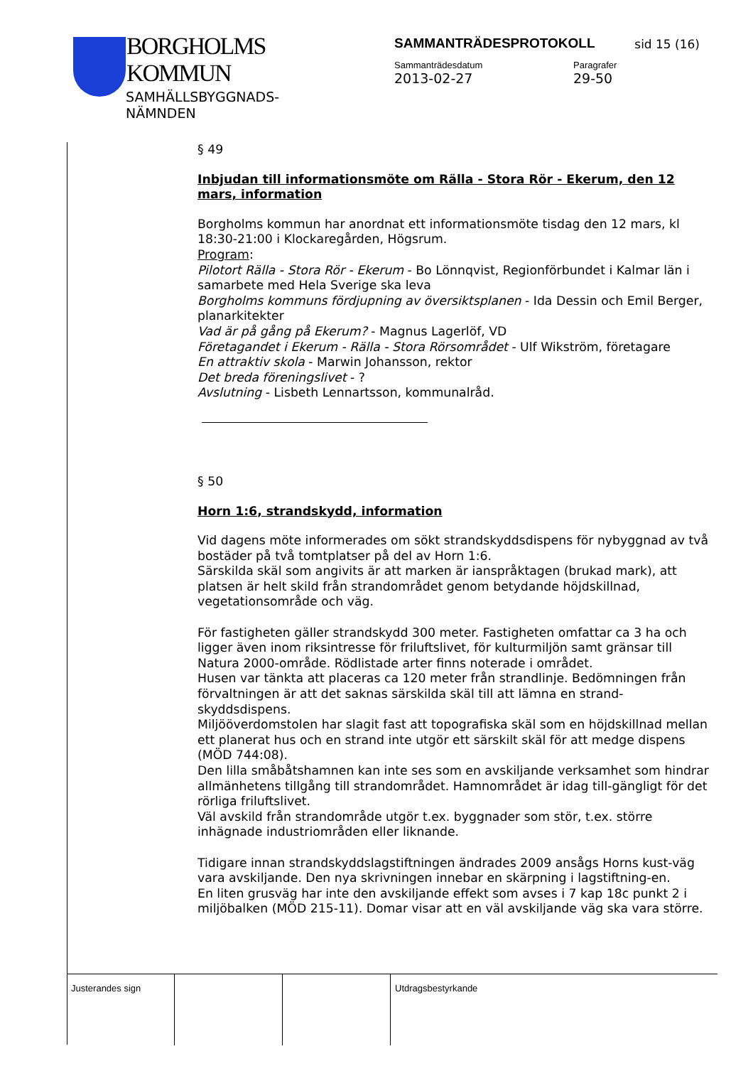BORGHOLMS
KOMMUN
SAMHÄLLSBYGGNADS-
NÄMNDEN
SAMMANTRÄDESPROTOKOLL
sid 15 (16)
Sammanträdesdatum
2013-02-27
Paragrafer
29-50
§ 49
Inbjudan till informationsmöte om Rälla - Stora Rör - Ekerum, den 12 mars, information
Borgholms kommun har anordnat ett informationsmöte tisdag den 12 mars, kl 18:30-21:00 i Klockaregården, Högsrum.
Program:
Pilotort Rälla - Stora Rör - Ekerum - Bo Lönnqvist, Regionförbundet i Kalmar län i samarbete med Hela Sverige ska leva
Borgholms kommuns fördjupning av översiktsplanen - Ida Dessin och Emil Berger, planarkitekter
Vad är på gång på Ekerum? - Magnus Lagerlöf, VD
Företagandet i Ekerum - Rälla - Stora Rörsområdet - Ulf Wikström, företagare
En attraktiv skola - Marwin Johansson, rektor
Det breda föreningslivet - ?
Avslutning - Lisbeth Lennartsson, kommunalråd.
§ 50
Horn 1:6, strandskydd, information
Vid dagens möte informerades om sökt strandskyddsdispens för nybyggnad av två bostäder på två tomtplatser på del av Horn 1:6.
Särskilda skäl som angivits är att marken är ianspråktagen (brukad mark), att platsen är helt skild från strandområdet genom betydande höjdskillnad, vegetationsområde och väg.
För fastigheten gäller strandskydd 300 meter. Fastigheten omfattar ca 3 ha och ligger även inom riksintresse för friluftslivet, för kulturmiljön samt gränsar till Natura 2000-område. Rödlistade arter finns noterade i området.
Husen var tänkta att placeras ca 120 meter från strandlinje. Bedömningen från förvaltningen är att det saknas särskilda skäl till att lämna en strand-skyddsdispens.
Miljööverdomstolen har slagit fast att topografiska skäl som en höjdskillnad mellan ett planerat hus och en strand inte utgör ett särskilt skäl för att medge dispens (MÖD 744:08).
Den lilla småbåtshamnen kan inte ses som en avskiljande verksamhet som hindrar allmänhetens tillgång till strandområdet. Hamnområdet är idag till-gängligt för det rörliga friluftslivet.
Väl avskild från strandområde utgör t.ex. byggnader som stör, t.ex. större inhägnade industriområden eller liknande.
Tidigare innan strandskyddslagstiftningen ändrades 2009 ansågs Horns kust-väg vara avskiljande. Den nya skrivningen innebar en skärpning i lagstiftning-en.
En liten grusväg har inte den avskiljande effekt som avses i 7 kap 18c punkt 2 i miljöbalken (MÖD 215-11). Domar visar att en väl avskiljande väg ska vara större.
Justerandes sign Utdragsbestyrkande